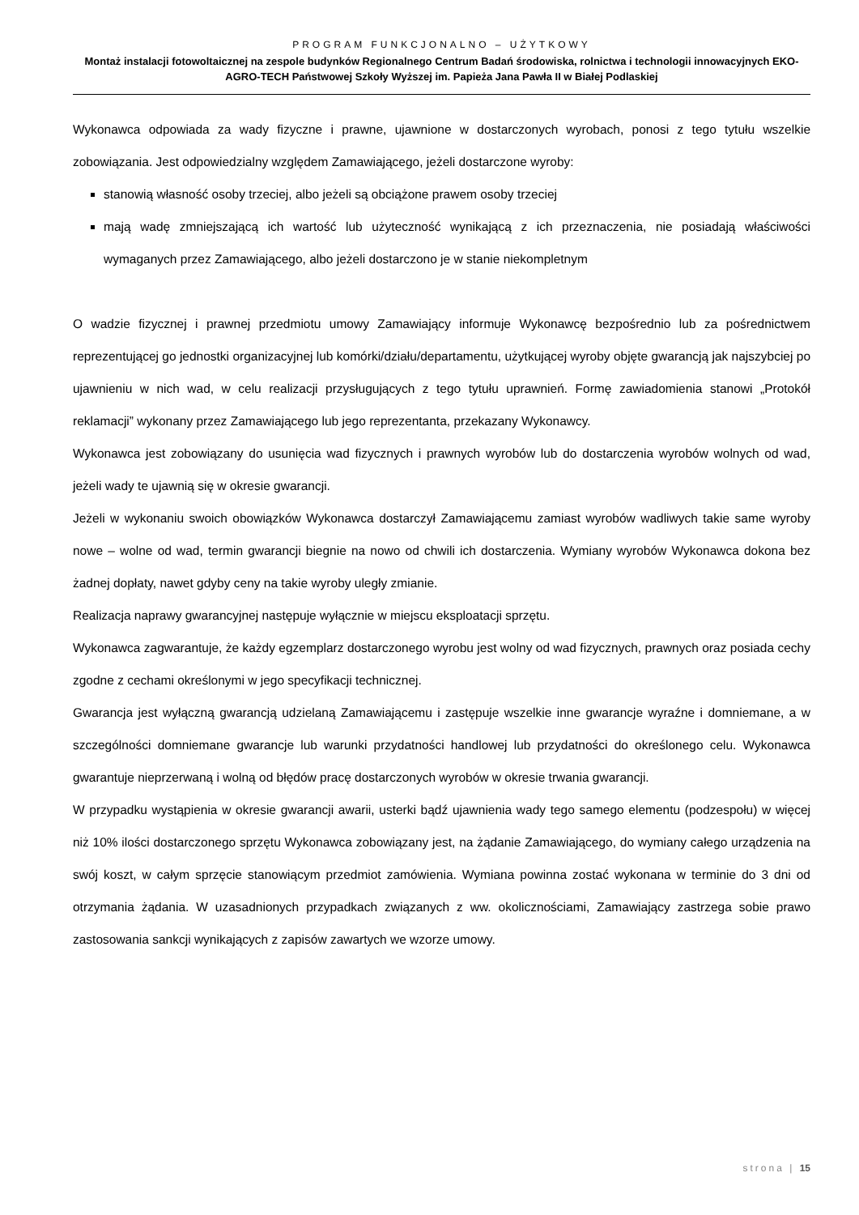PROGRAM FUNKCJONALNO – UŻYTKOWY
Montaż instalacji fotowoltaicznej na zespole budynków Regionalnego Centrum Badań środowiska, rolnictwa i technologii innowacyjnych EKO-AGRO-TECH Państwowej Szkoły Wyższej im. Papieża Jana Pawła II w Białej Podlaskiej
Wykonawca odpowiada za wady fizyczne i prawne, ujawnione w dostarczonych wyrobach, ponosi z tego tytułu wszelkie zobowiązania. Jest odpowiedzialny względem Zamawiającego, jeżeli dostarczone wyroby:
stanowią własność osoby trzeciej, albo jeżeli są obciążone prawem osoby trzeciej
mają wadę zmniejszającą ich wartość lub użyteczność wynikającą z ich przeznaczenia, nie posiadają właściwości wymaganych przez Zamawiającego, albo jeżeli dostarczono je w stanie niekompletnym
O wadzie fizycznej i prawnej przedmiotu umowy Zamawiający informuje Wykonawcę bezpośrednio lub za pośrednictwem reprezentującej go jednostki organizacyjnej lub komórki/działu/departamentu, użytkującej wyroby objęte gwarancją jak najszybciej po ujawnieniu w nich wad, w celu realizacji przysługujących z tego tytułu uprawnień. Formę zawiadomienia stanowi „Protokół reklamacji” wykonany przez Zamawiającego lub jego reprezentanta, przekazany Wykonawcy.
Wykonawca jest zobowiązany do usunięcia wad fizycznych i prawnych wyrobów lub do dostarczenia wyrobów wolnych od wad, jeżeli wady te ujawnią się w okresie gwarancji.
Jeżeli w wykonaniu swoich obowiązków Wykonawca dostarczył Zamawiającemu zamiast wyrobów wadliwych takie same wyroby nowe – wolne od wad, termin gwarancji biegnie na nowo od chwili ich dostarczenia. Wymiany wyrobów Wykonawca dokona bez żadnej dopłaty, nawet gdyby ceny na takie wyroby uległy zmianie.
Realizacja naprawy gwarancyjnej następuje wyłącznie w miejscu eksploatacji sprzętu.
Wykonawca zagwarantuje, że każdy egzemplarz dostarczonego wyrobu jest wolny od wad fizycznych, prawnych oraz posiada cechy zgodne z cechami określonymi w jego specyfikacji technicznej.
Gwarancja jest wyłączną gwarancją udzielaną Zamawiającemu i zastępuje wszelkie inne gwarancje wyraźne i domniemane, a w szczególności domniemane gwarancje lub warunki przydatności handlowej lub przydatności do określonego celu. Wykonawca gwarantuje nieprzerwaną i wolną od błędów pracę dostarczonych wyrobów w okresie trwania gwarancji.
W przypadku wystąpienia w okresie gwarancji awarii, usterki bądź ujawnienia wady tego samego elementu (podzespołu) w więcej niż 10% ilości dostarczonego sprzętu Wykonawca zobowiązany jest, na żądanie Zamawiającego, do wymiany całego urządzenia na swój koszt, w całym sprzęcie stanowiącym przedmiot zamówienia. Wymiana powinna zostać wykonana w terminie do 3 dni od otrzymania żądania. W uzasadnionych przypadkach związanych z ww. okolicznościami, Zamawiający zastrzega sobie prawo zastosowania sankcji wynikających z zapisów zawartych we wzorze umowy.
strona | 15